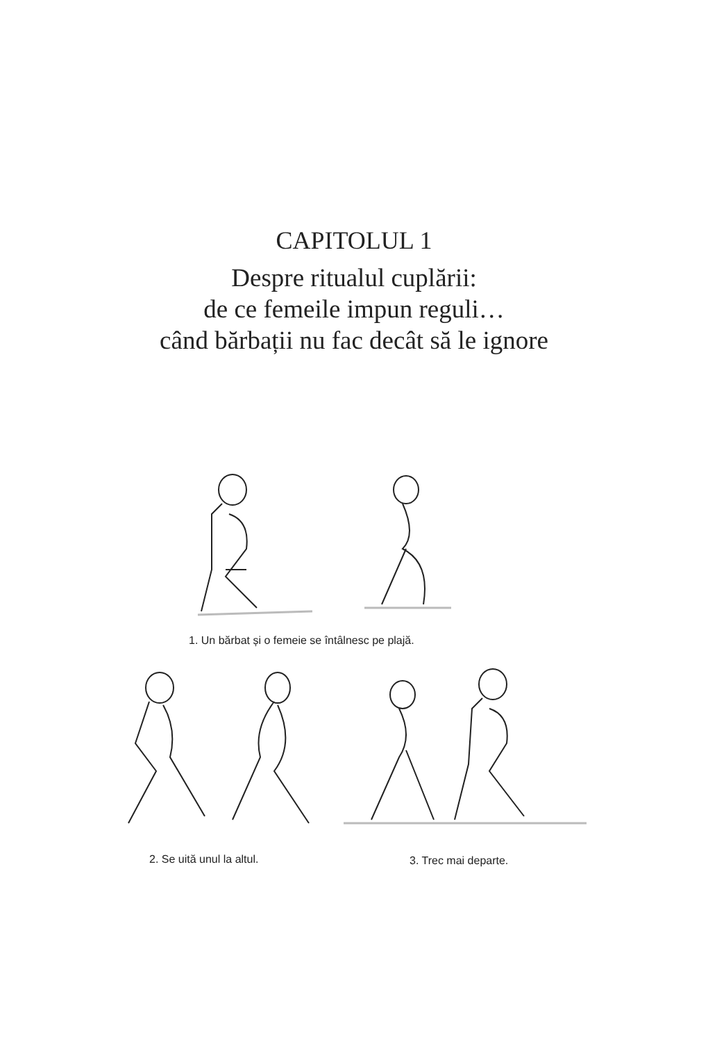CAPITOLUL 1
Despre ritualul cuplării:
de ce femeile impun reguli…
când bărbații nu fac decât să le ignore
1. Un bărbat și o femeie se întâlnesc pe plajă.
2. Se uită unul la altul. 3. Trec mai departe.